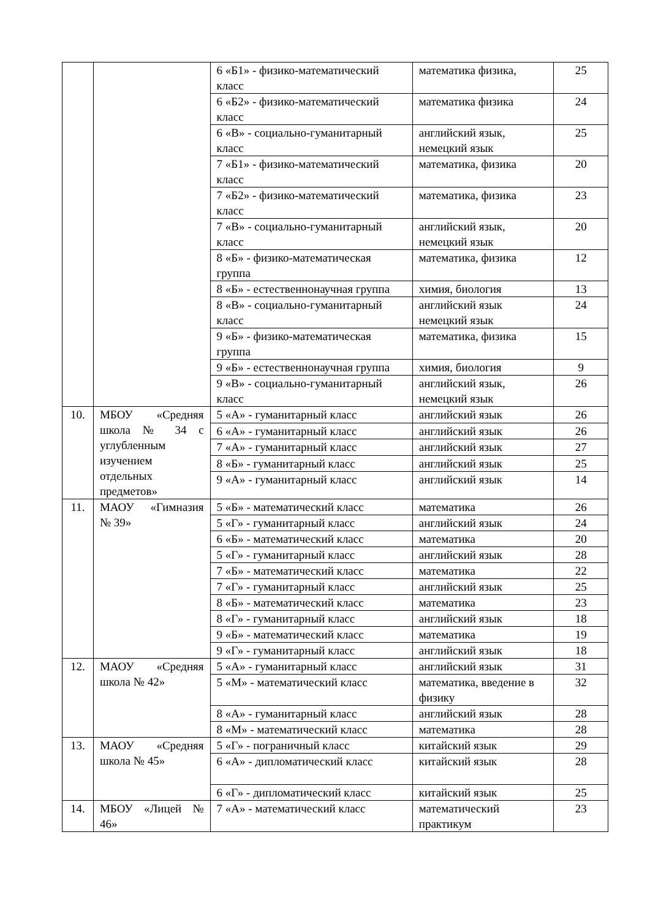| | | 6 «Б1» - физико-математический класс | математика физика, | 25 |
| | | 6 «Б2» - физико-математический класс | математика физика | 24 |
| | | 6 «В» - социально-гуманитарный класс | английский язык, немецкий язык | 25 |
| | | 7 «Б1» - физико-математический класс | математика, физика | 20 |
| | | 7 «Б2» - физико-математический класс | математика, физика | 23 |
| | | 7 «В» - социально-гуманитарный класс | английский язык, немецкий язык | 20 |
| | | 8 «Б» - физико-математическая группа | математика, физика | 12 |
| | | 8 «Б» - естественнонаучная группа | химия, биология | 13 |
| | | 8 «В» - социально-гуманитарный класс | английский язык немецкий язык | 24 |
| | | 9 «Б» - физико-математическая группа | математика, физика | 15 |
| | | 9 «Б» - естественнонаучная группа | химия, биология | 9 |
| | | 9 «В» - социально-гуманитарный класс | английский язык, немецкий язык | 26 |
| 10. | МБОУ «Средняя школа № 34 с углубленным изучением отдельных предметов» | 5 «А» - гуманитарный класс | английский язык | 26 |
| | | 6 «А» - гуманитарный класс | английский язык | 26 |
| | | 7 «А» - гуманитарный класс | английский язык | 27 |
| | | 8 «Б» - гуманитарный класс | английский язык | 25 |
| | | 9 «А» - гуманитарный класс | английский язык | 14 |
| 11. | МАОУ «Гимназия № 39» | 5 «Б» - математический класс | математика | 26 |
| | | 5 «Г» - гуманитарный класс | английский язык | 24 |
| | | 6 «Б» - математический класс | математика | 20 |
| | | 5 «Г» - гуманитарный класс | английский язык | 28 |
| | | 7 «Б» - математический класс | математика | 22 |
| | | 7 «Г» - гуманитарный класс | английский язык | 25 |
| | | 8 «Б» - математический класс | математика | 23 |
| | | 8 «Г» - гуманитарный класс | английский язык | 18 |
| | | 9 «Б» - математический класс | математика | 19 |
| | | 9 «Г» - гуманитарный класс | английский язык | 18 |
| 12. | МАОУ «Средняя школа № 42» | 5 «А» - гуманитарный класс | английский язык | 31 |
| | | 5 «М» - математический класс | математика, введение в физику | 32 |
| | | 8 «А» - гуманитарный класс | английский язык | 28 |
| | | 8 «М» - математический класс | математика | 28 |
| 13. | МАОУ «Средняя школа № 45» | 5 «Г» - пограничный класс | китайский язык | 29 |
| | | 6 «А» - дипломатический класс | китайский язык | 28 |
| | | 6 «Г» - дипломатический класс | китайский язык | 25 |
| 14. | МБОУ «Лицей № 46» | 7 «А» - математический класс | математический практикум | 23 |